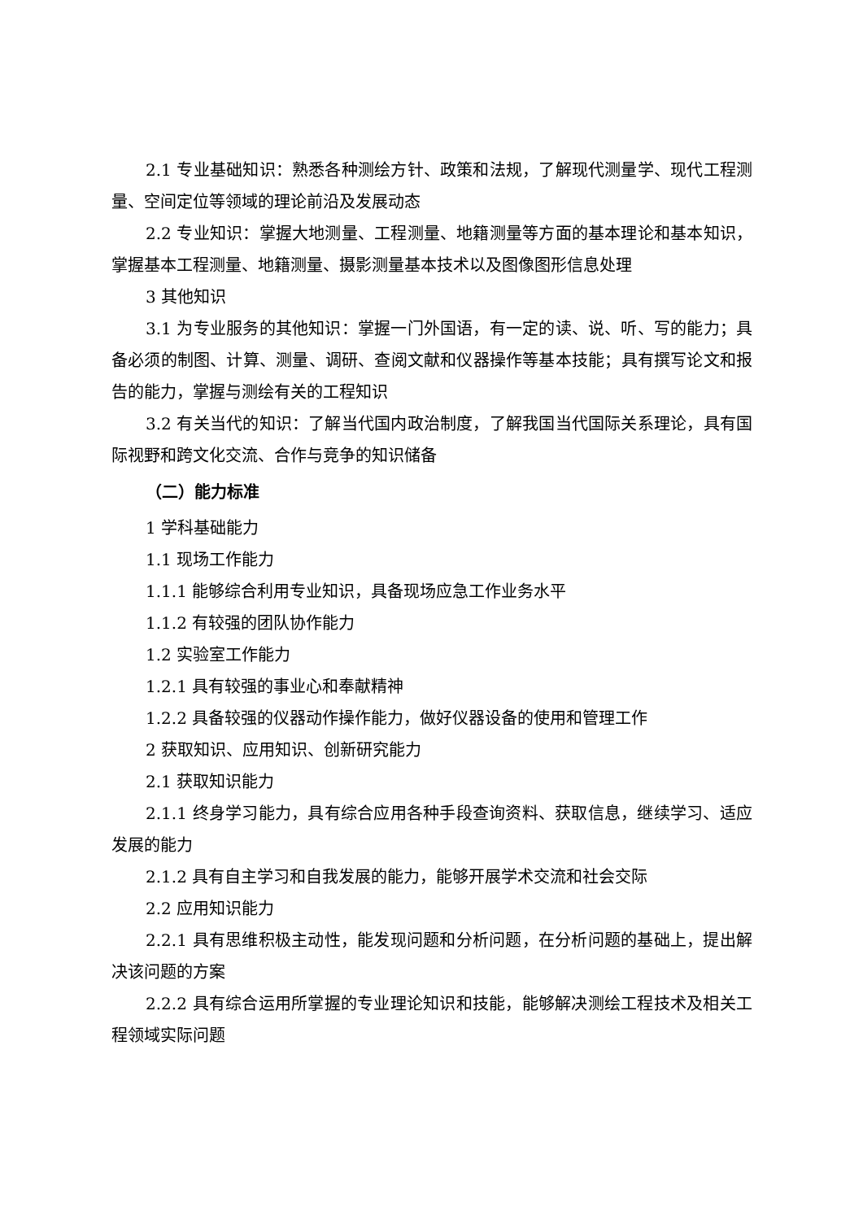2.1 专业基础知识：熟悉各种测绘方针、政策和法规，了解现代测量学、现代工程测量、空间定位等领域的理论前沿及发展动态
2.2 专业知识：掌握大地测量、工程测量、地籍测量等方面的基本理论和基本知识，掌握基本工程测量、地籍测量、摄影测量基本技术以及图像图形信息处理
3 其他知识
3.1 为专业服务的其他知识：掌握一门外国语，有一定的读、说、听、写的能力；具备必须的制图、计算、测量、调研、查阅文献和仪器操作等基本技能；具有撰写论文和报告的能力，掌握与测绘有关的工程知识
3.2 有关当代的知识：了解当代国内政治制度，了解我国当代国际关系理论，具有国际视野和跨文化交流、合作与竞争的知识储备
（二）能力标准
1 学科基础能力
1.1 现场工作能力
1.1.1 能够综合利用专业知识，具备现场应急工作业务水平
1.1.2 有较强的团队协作能力
1.2 实验室工作能力
1.2.1 具有较强的事业心和奉献精神
1.2.2 具备较强的仪器动作操作能力，做好仪器设备的使用和管理工作
2 获取知识、应用知识、创新研究能力
2.1 获取知识能力
2.1.1 终身学习能力，具有综合应用各种手段查询资料、获取信息，继续学习、适应发展的能力
2.1.2 具有自主学习和自我发展的能力，能够开展学术交流和社会交际
2.2 应用知识能力
2.2.1 具有思维积极主动性，能发现问题和分析问题，在分析问题的基础上，提出解决该问题的方案
2.2.2 具有综合运用所掌握的专业理论知识和技能，能够解决测绘工程技术及相关工程领域实际问题